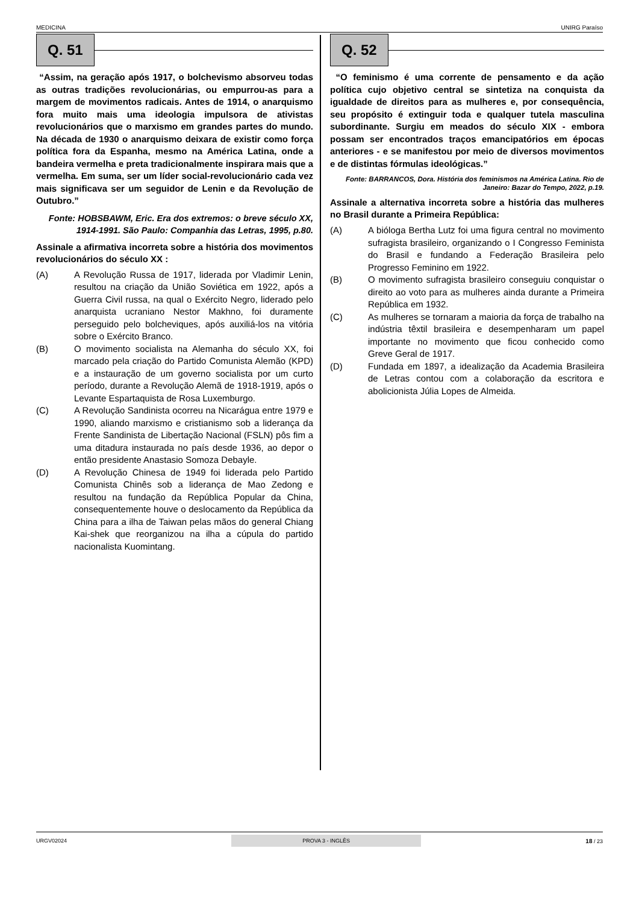MEDICINA UNIRG Paraíso
Q. 51
“Assim, na geração após 1917, o bolchevismo absorveu todas as outras tradições revolucionárias, ou empurrou-as para a margem de movimentos radicais. Antes de 1914, o anarquismo fora muito mais uma ideologia impulsora de ativistas revolucionários que o marxismo em grandes partes do mundo. Na década de 1930 o anarquismo deixara de existir como força política fora da Espanha, mesmo na América Latina, onde a bandeira vermelha e preta tradicionalmente inspirara mais que a vermelha. Em suma, ser um líder social-revolucionário cada vez mais significava ser um seguidor de Lenin e da Revolução de Outubro.”
Fonte: HOBSBAWM, Eric. Era dos extremos: o breve século XX, 1914-1991. São Paulo: Companhia das Letras, 1995, p.80.
Assinale a afirmativa incorreta sobre a história dos movimentos revolucionários do século XX :
(A) A Revolução Russa de 1917, liderada por Vladimir Lenin, resultou na criação da União Soviética em 1922, após a Guerra Civil russa, na qual o Exército Negro, liderado pelo anarquista ucraniano Nestor Makhno, foi duramente perseguido pelo bolcheviques, após auxiliá-los na vitória sobre o Exército Branco.
(B) O movimento socialista na Alemanha do século XX, foi marcado pela criação do Partido Comunista Alemão (KPD) e a instauração de um governo socialista por um curto período, durante a Revolução Alemã de 1918-1919, após o Levante Espartaquista de Rosa Luxemburgo.
(C) A Revolução Sandinista ocorreu na Nicarágua entre 1979 e 1990, aliando marxismo e cristianismo sob a liderança da Frente Sandinista de Libertação Nacional (FSLN) pôs fim a uma ditadura instaurada no país desde 1936, ao depor o então presidente Anastasio Somoza Debayle.
(D) A Revolução Chinesa de 1949 foi liderada pelo Partido Comunista Chinês sob a liderança de Mao Zedong e resultou na fundação da República Popular da China, consequentemente houve o deslocamento da República da China para a ilha de Taiwan pelas mãos do general Chiang Kai-shek que reorganizou na ilha a cúpula do partido nacionalista Kuomintang.
Q. 52
“O feminismo é uma corrente de pensamento e da ação política cujo objetivo central se sintetiza na conquista da igualdade de direitos para as mulheres e, por consequência, seu propósito é extinguir toda e qualquer tutela masculina subordinante. Surgiu em meados do século XIX - embora possam ser encontrados traços emancipatórios em épocas anteriores - e se manifestou por meio de diversos movimentos e de distintas fórmulas ideológicas.”
Fonte: BARRANCOS, Dora. História dos feminismos na América Latina. Rio de Janeiro: Bazar do Tempo, 2022, p.19.
Assinale a alternativa incorreta sobre a história das mulheres no Brasil durante a Primeira República:
(A) A bióloga Bertha Lutz foi uma figura central no movimento sufragista brasileiro, organizando o I Congresso Feminista do Brasil e fundando a Federação Brasileira pelo Progresso Feminino em 1922.
(B) O movimento sufragista brasileiro conseguiu conquistar o direito ao voto para as mulheres ainda durante a Primeira República em 1932.
(C) As mulheres se tornaram a maioria da força de trabalho na indústria têxtil brasileira e desempenharam um papel importante no movimento que ficou conhecido como Greve Geral de 1917.
(D) Fundada em 1897, a idealização da Academia Brasileira de Letras contou com a colaboração da escritora e abolicionista Júlia Lopes de Almeida.
URGV02024 PROVA 3 - INGLÊS 18 / 23